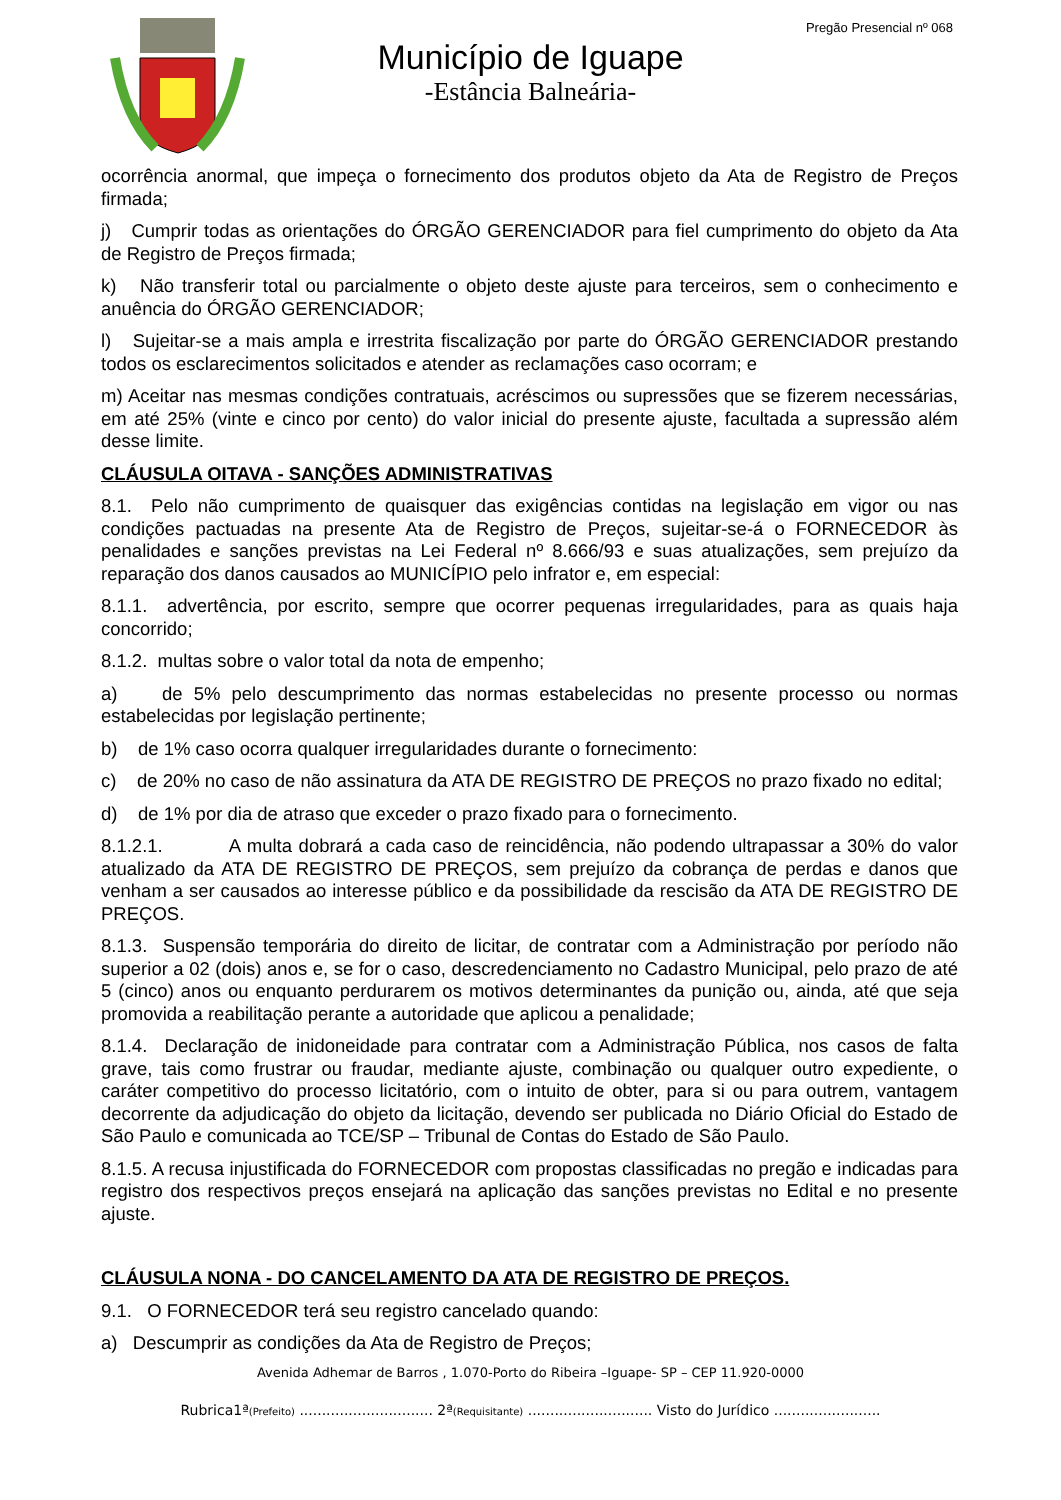Pregão Presencial nº 068
Município de Iguape
-Estância Balneária-
ocorrência anormal, que impeça o fornecimento dos produtos objeto da Ata de Registro de Preços firmada;
j) Cumprir todas as orientações do ÓRGÃO GERENCIADOR para fiel cumprimento do objeto da Ata de Registro de Preços firmada;
k) Não transferir total ou parcialmente o objeto deste ajuste para terceiros, sem o conhecimento e anuência do ÓRGÃO GERENCIADOR;
l) Sujeitar-se a mais ampla e irrestrita fiscalização por parte do ÓRGÃO GERENCIADOR prestando todos os esclarecimentos solicitados e atender as reclamações caso ocorram; e
m) Aceitar nas mesmas condições contratuais, acréscimos ou supressões que se fizerem necessárias, em até 25% (vinte e cinco por cento) do valor inicial do presente ajuste, facultada a supressão além desse limite.
CLÁUSULA OITAVA - SANÇÕES ADMINISTRATIVAS
8.1. Pelo não cumprimento de quaisquer das exigências contidas na legislação em vigor ou nas condições pactuadas na presente Ata de Registro de Preços, sujeitar-se-á o FORNECEDOR às penalidades e sanções previstas na Lei Federal nº 8.666/93 e suas atualizações, sem prejuízo da reparação dos danos causados ao MUNICÍPIO pelo infrator e, em especial:
8.1.1. advertência, por escrito, sempre que ocorrer pequenas irregularidades, para as quais haja concorrido;
8.1.2. multas sobre o valor total da nota de empenho;
a) de 5% pelo descumprimento das normas estabelecidas no presente processo ou normas estabelecidas por legislação pertinente;
b) de 1% caso ocorra qualquer irregularidades durante o fornecimento:
c) de 20% no caso de não assinatura da ATA DE REGISTRO DE PREÇOS no prazo fixado no edital;
d) de 1% por dia de atraso que exceder o prazo fixado para o fornecimento.
8.1.2.1. A multa dobrará a cada caso de reincidência, não podendo ultrapassar a 30% do valor atualizado da ATA DE REGISTRO DE PREÇOS, sem prejuízo da cobrança de perdas e danos que venham a ser causados ao interesse público e da possibilidade da rescisão da ATA DE REGISTRO DE PREÇOS.
8.1.3. Suspensão temporária do direito de licitar, de contratar com a Administração por período não superior a 02 (dois) anos e, se for o caso, descredenciamento no Cadastro Municipal, pelo prazo de até 5 (cinco) anos ou enquanto perdurarem os motivos determinantes da punição ou, ainda, até que seja promovida a reabilitação perante a autoridade que aplicou a penalidade;
8.1.4. Declaração de inidoneidade para contratar com a Administração Pública, nos casos de falta grave, tais como frustrar ou fraudar, mediante ajuste, combinação ou qualquer outro expediente, o caráter competitivo do processo licitatório, com o intuito de obter, para si ou para outrem, vantagem decorrente da adjudicação do objeto da licitação, devendo ser publicada no Diário Oficial do Estado de São Paulo e comunicada ao TCE/SP – Tribunal de Contas do Estado de São Paulo.
8.1.5. A recusa injustificada do FORNECEDOR com propostas classificadas no pregão e indicadas para registro dos respectivos preços ensejará na aplicação das sanções previstas no Edital e no presente ajuste.
CLÁUSULA NONA - DO CANCELAMENTO DA ATA DE REGISTRO DE PREÇOS.
9.1. O FORNECEDOR terá seu registro cancelado quando:
a) Descumprir as condições da Ata de Registro de Preços;
Avenida Adhemar de Barros , 1.070-Porto do Ribeira –Iguape- SP – CEP 11.920-0000
Rubrica1ª(Prefeito) .............................. 2ª(Requisitante) ............................ Visto do Jurídico ........................